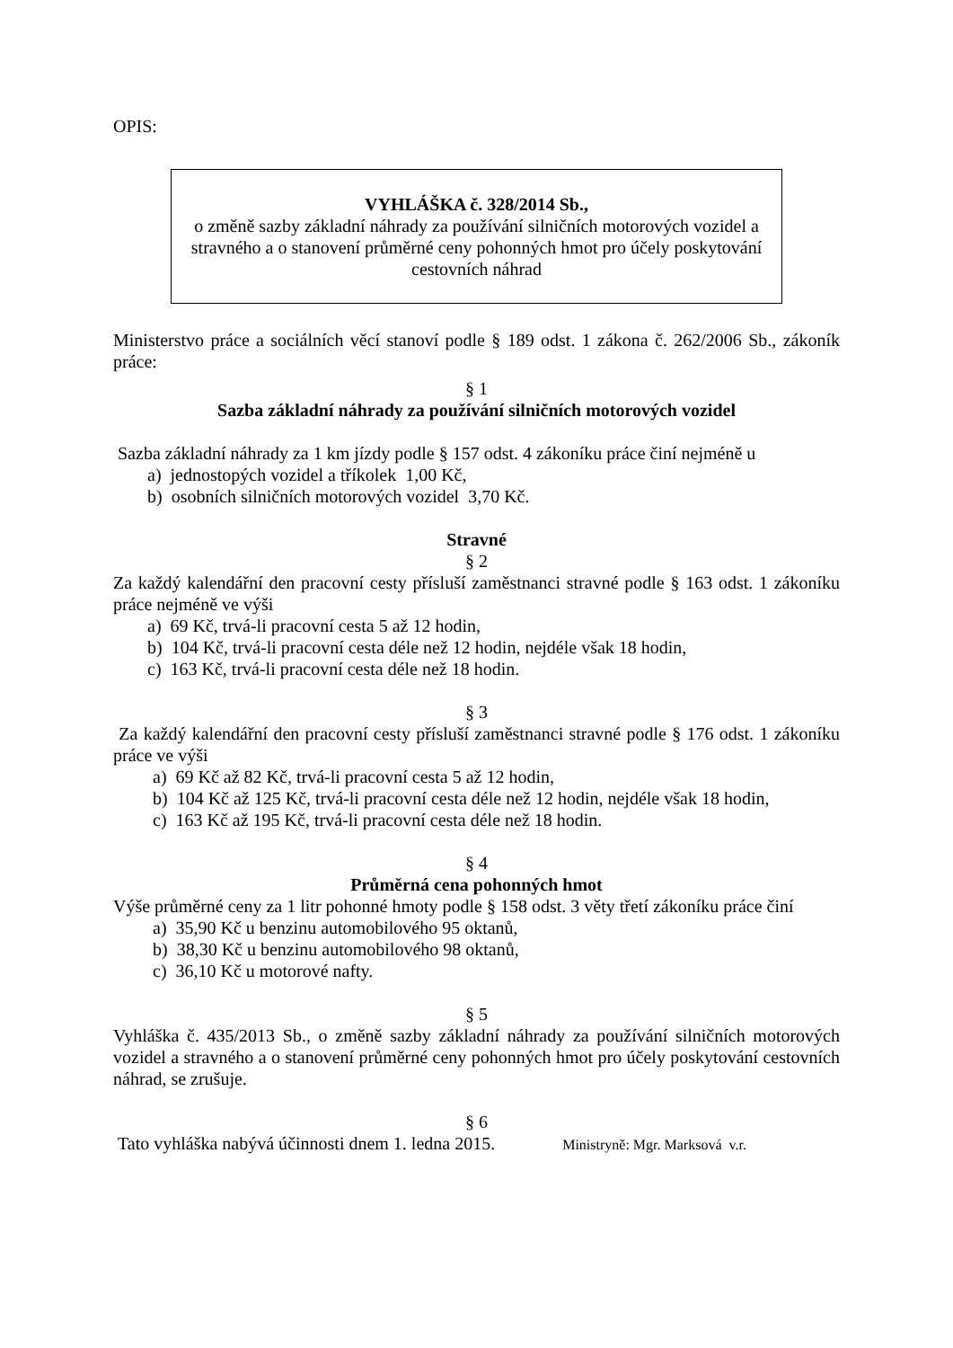OPIS:
VYHLÁŠKA č. 328/2014 Sb.,
o změně sazby základní náhrady za používání silničních motorových vozidel a stravného a o stanovení průměrné ceny pohonných hmot pro účely poskytování cestovních náhrad
Ministerstvo práce a sociálních věcí stanoví podle § 189 odst. 1 zákona č. 262/2006 Sb., zákoník práce:
§ 1
Sazba základní náhrady za používání silničních motorových vozidel
Sazba základní náhrady za 1 km jízdy podle § 157 odst. 4 zákoníku práce činí nejméně u
a) jednostopých vozidel a tříkolek 1,00 Kč,
b) osobních silničních motorových vozidel 3,70 Kč.
Stravné
§ 2
Za každý kalendářní den pracovní cesty přísluší zaměstnanci stravné podle § 163 odst. 1 zákoníku práce nejméně ve výši
a) 69 Kč, trvá-li pracovní cesta 5 až 12 hodin,
b) 104 Kč, trvá-li pracovní cesta déle než 12 hodin, nejdéle však 18 hodin,
c) 163 Kč, trvá-li pracovní cesta déle než 18 hodin.
§ 3
Za každý kalendářní den pracovní cesty přísluší zaměstnanci stravné podle § 176 odst. 1 zákoníku práce ve výši
a) 69 Kč až 82 Kč, trvá-li pracovní cesta 5 až 12 hodin,
b) 104 Kč až 125 Kč, trvá-li pracovní cesta déle než 12 hodin, nejdéle však 18 hodin,
c) 163 Kč až 195 Kč, trvá-li pracovní cesta déle než 18 hodin.
§ 4
Průměrná cena pohonných hmot
Výše průměrné ceny za 1 litr pohonné hmoty podle § 158 odst. 3 věty třetí zákoníku práce činí
a) 35,90 Kč u benzinu automobilového 95 oktanů,
b) 38,30 Kč u benzinu automobilového 98 oktanů,
c) 36,10 Kč u motorové nafty.
§ 5
Vyhláška č. 435/2013 Sb., o změně sazby základní náhrady za používání silničních motorových vozidel a stravného a o stanovení průměrné ceny pohonných hmot pro účely poskytování cestovních náhrad, se zrušuje.
§ 6
Tato vyhláška nabývá účinnosti dnem 1. ledna 2015. Ministryně: Mgr. Marksová v.r.